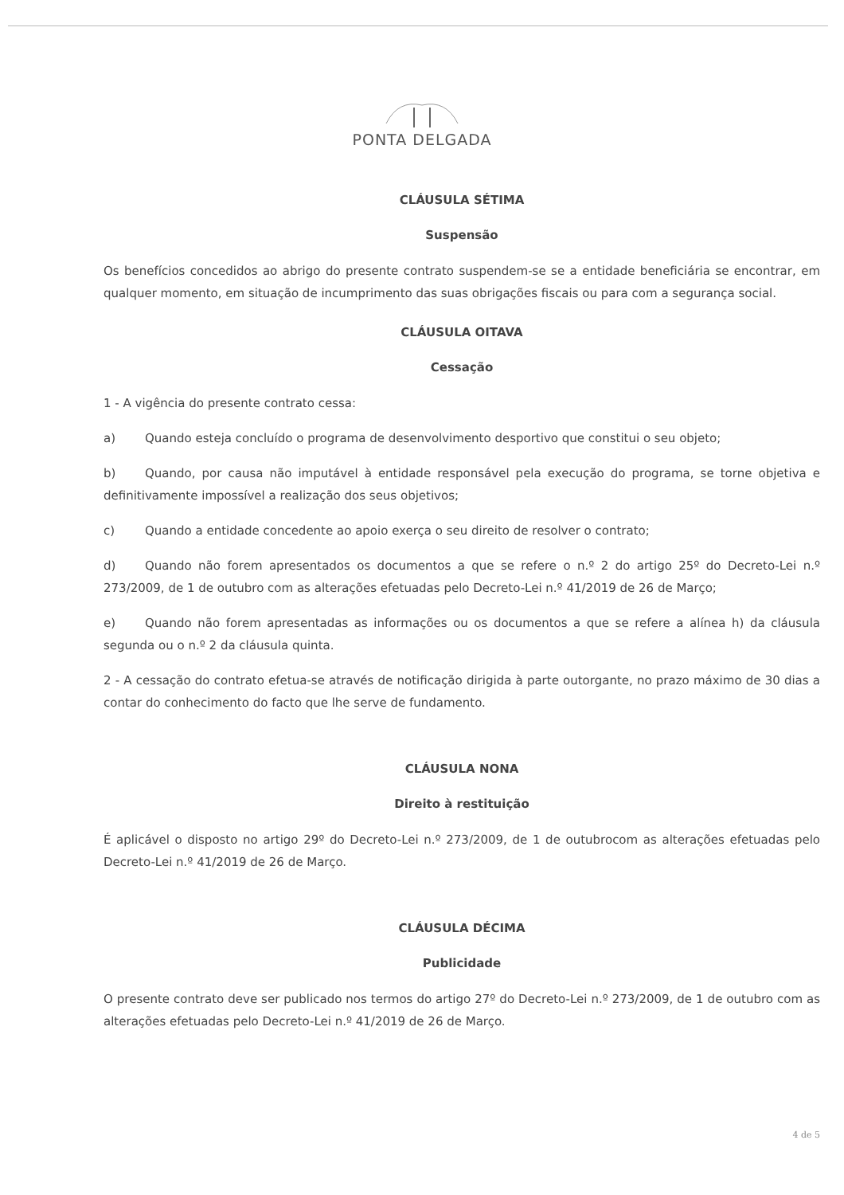PONTA DELGADA
CLÁUSULA SÉTIMA
Suspensão
Os benefícios concedidos ao abrigo do presente contrato suspendem-se se a entidade beneficiária se encontrar, em qualquer momento, em situação de incumprimento das suas obrigações fiscais ou para com a segurança social.
CLÁUSULA OITAVA
Cessação
1 - A vigência do presente contrato cessa:
a) Quando esteja concluído o programa de desenvolvimento desportivo que constitui o seu objeto;
b) Quando, por causa não imputável à entidade responsável pela execução do programa, se torne objetiva e definitivamente impossível a realização dos seus objetivos;
c) Quando a entidade concedente ao apoio exerça o seu direito de resolver o contrato;
d) Quando não forem apresentados os documentos a que se refere o n.º 2 do artigo 25º do Decreto-Lei n.º 273/2009, de 1 de outubro com as alterações efetuadas pelo Decreto-Lei n.º 41/2019 de 26 de Março;
e) Quando não forem apresentadas as informações ou os documentos a que se refere a alínea h) da cláusula segunda ou o n.º 2 da cláusula quinta.
2 - A cessação do contrato efetua-se através de notificação dirigida à parte outorgante, no prazo máximo de 30 dias a contar do conhecimento do facto que lhe serve de fundamento.
CLÁUSULA NONA
Direito à restituição
É aplicável o disposto no artigo 29º do Decreto-Lei n.º 273/2009, de 1 de outubrocom as alterações efetuadas pelo Decreto-Lei n.º 41/2019 de 26 de Março.
CLÁUSULA DÉCIMA
Publicidade
O presente contrato deve ser publicado nos termos do artigo 27º do Decreto-Lei n.º 273/2009, de 1 de outubro com as alterações efetuadas pelo Decreto-Lei n.º 41/2019 de 26 de Março.
4 de 5